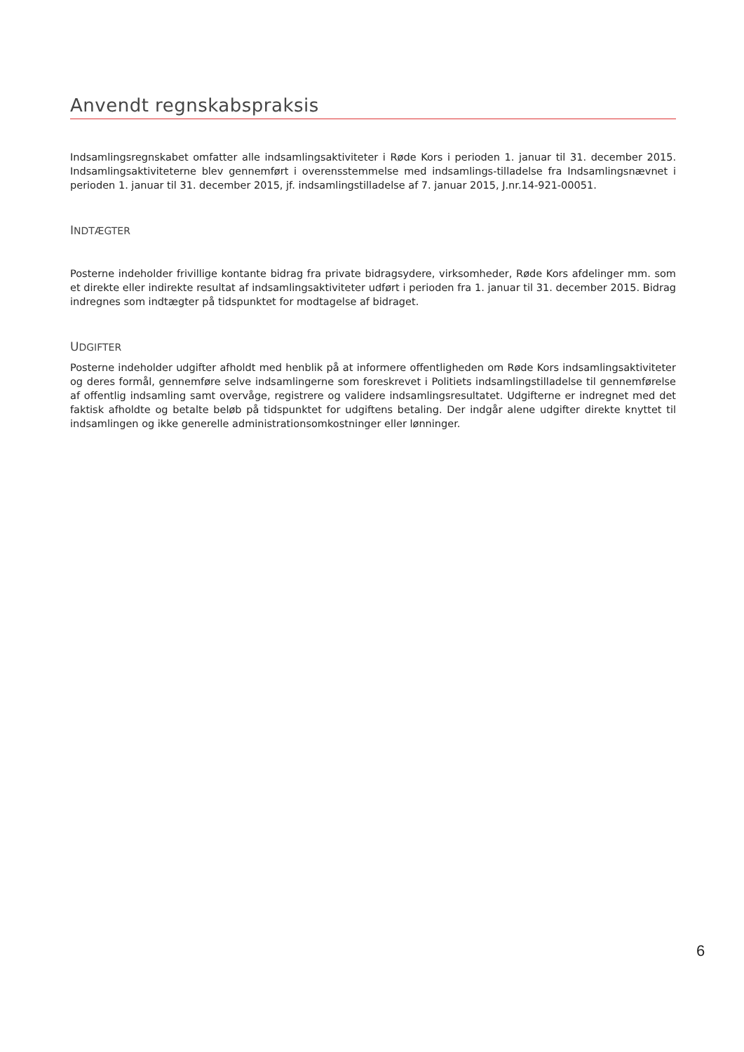Anvendt regnskabspraksis
Indsamlingsregnskabet omfatter alle indsamlingsaktiviteter i Røde Kors i perioden 1. januar til 31. december 2015. Indsamlingsaktiviteterne blev gennemført i overensstemmelse med indsamlings-tilladelse fra Indsamlingsnævnet i perioden 1. januar til 31. december 2015, jf. indsamlingstilladelse af 7. januar 2015, J.nr.14-921-00051.
INDTÆGTER
Posterne indeholder frivillige kontante bidrag fra private bidragsydere, virksomheder, Røde Kors afdelinger mm. som et direkte eller indirekte resultat af indsamlingsaktiviteter udført i perioden fra 1. januar til 31. december 2015. Bidrag indregnes som indtægter på tidspunktet for modtagelse af bidraget.
UDGIFTER
Posterne indeholder udgifter afholdt med henblik på at informere offentligheden om Røde Kors indsamlingsaktiviteter og deres formål, gennemføre selve indsamlingerne som foreskrevet i Politiets indsamlingstilladelse til gennemførelse af offentlig indsamling samt overvåge, registrere og validere indsamlingsresultatet. Udgifterne er indregnet med det faktisk afholdte og betalte beløb på tidspunktet for udgiftens betaling. Der indgår alene udgifter direkte knyttet til indsamlingen og ikke generelle administrationsomkostninger eller lønninger.
6